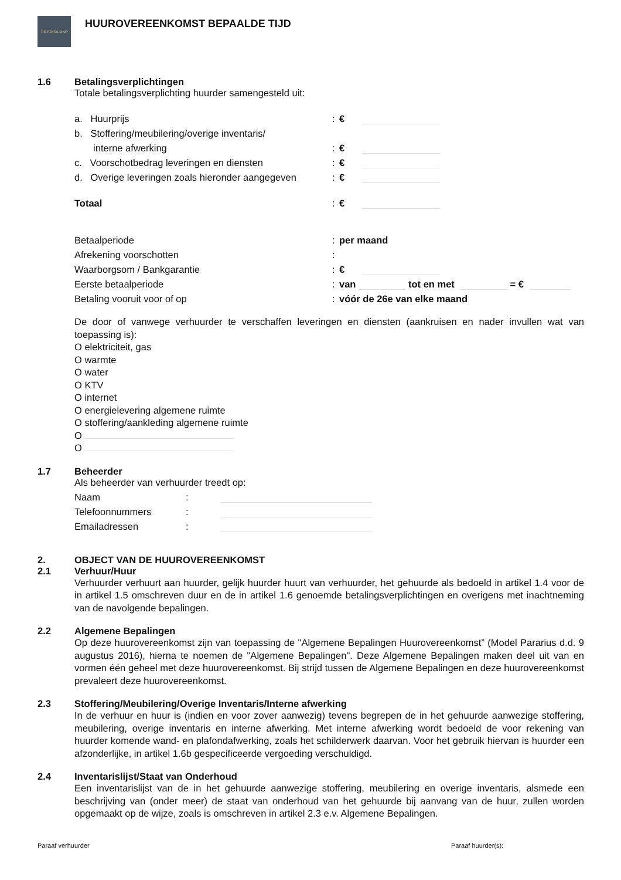THE RENTAL SHOP
HUUROVEREENKOMST BEPAALDE TIJD
1.6 Betalingsverplichtingen
Totale betalingsverplichting huurder samengesteld uit:
a. Huurprijs: €
b. Stoffering/meubilering/overige inventaris/
interne afwerking: €
c. Voorschotbedrag leveringen en diensten: €
d. Overige leveringen zoals hieronder aangegeven: €
Totaal: €
Betaalperiode: per maand
Afrekening voorschotten:
Waarborgsom / Bankgarantie: €
Eerste betaalperiode: van tot en met = €
Betaling vooruit voor of op: vóór de 26e van elke maand
De door of vanwege verhuurder te verschaffen leveringen en diensten (aankruisen en nader invullen wat van toepassing is):
O elektriciteit, gas
O warmte
O water
O KTV
O internet
O energielevering algemene ruimte
O stoffering/aankleding algemene ruimte
O
O
1.7 Beheerder
Als beheerder van verhuurder treedt op:
Naam:
Telefoonnummers:
Emailadressen:
2. OBJECT VAN DE HUUROVEREENKOMST
2.1 Verhuur/Huur
Verhuurder verhuurt aan huurder, gelijk huurder huurt van verhuurder, het gehuurde als bedoeld in artikel 1.4 voor de in artikel 1.5 omschreven duur en de in artikel 1.6 genoemde betalingsverplichtingen en overigens met inachtneming van de navolgende bepalingen.
2.2 Algemene Bepalingen
Op deze huurovereenkomst zijn van toepassing de "Algemene Bepalingen Huurovereenkomst” (Model Pararius d.d. 9 augustus 2016), hierna te noemen de "Algemene Bepalingen". Deze Algemene Bepalingen maken deel uit van en vormen één geheel met deze huurovereenkomst. Bij strijd tussen de Algemene Bepalingen en deze huurovereenkomst prevaleert deze huurovereenkomst.
2.3 Stoffering/Meubilering/Overige Inventaris/Interne afwerking
In de verhuur en huur is (indien en voor zover aanwezig) tevens begrepen de in het gehuurde aanwezige stoffering, meubilering, overige inventaris en interne afwerking. Met interne afwerking wordt bedoeld de voor rekening van huurder komende wand- en plafondafwerking, zoals het schilderwerk daarvan. Voor het gebruik hiervan is huurder een afzonderlijke, in artikel 1.6b gespecificeerde vergoeding verschuldigd.
2.4 Inventarislijst/Staat van Onderhoud
Een inventarislijst van de in het gehuurde aanwezige stoffering, meubilering en overige inventaris, alsmede een beschrijving van (onder meer) de staat van onderhoud van het gehuurde bij aanvang van de huur, zullen worden opgemaakt op de wijze, zoals is omschreven in artikel 2.3 e.v. Algemene Bepalingen.
Paraaf verhuurder Paraaf huurder(s):